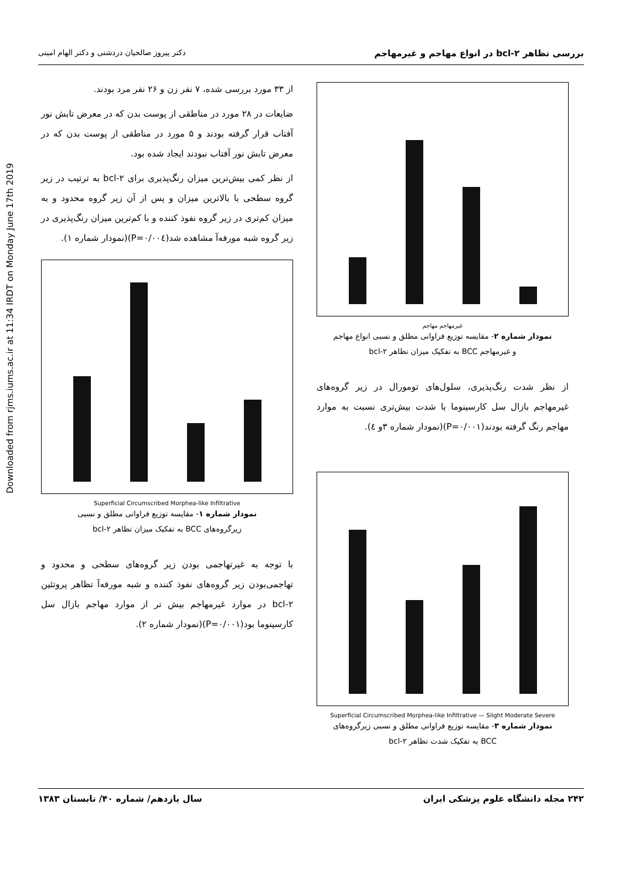بررسی تظاهر bcl-۲ در انواع مهاجم و غیرمهاجم دکتر پیروز صالحیان دردشتی و دکتر الهام امینی
Downloaded from rjms.iums.ac.ir at 11:34 IRDT on Monday June 17th 2019
از ۳۳ مورد بررسی شده، ۷ نفر زن و ۲۶ نفر مرد بودند.
ضایعات در ۲۸ مورد در مناطقی از پوست بدن که در معرض تابش نور آفتاب قرار گرفته بودند و ۵ مورد در مناطقی از پوست بدن که در معرض تابش نور آفتاب نبودند ایجاد شده بود.
از نظر کمی بیش‌ترین میزان رنگ‌پذیری برای bcl-۲ به ترتیب در زیر گروه سطحی با بالاترین میزان و پس از آن زیر گروه محدود و به میزان کم‌تری در زیر گروه نفوذ کننده و با کم‌ترین میزان رنگ‌پذیری در زیر گروه شبه مورفه‌آ مشاهده شد(P=۰/۰۰٤)(نمودار شماره ۱).
Superficial Circumscribed Morphea-like Infiltrative
نمودار شماره ۱- مقایسه توزیع فراوانی مطلق و نسبی
زیرگروه‌های BCC به تفکیک میزان تظاهر bcl-۲
با توجه به غیرتهاجمی بودن زیر گروه‌های سطحی و محدود و تهاجمی‌بودن زیر گروه‌های نفوذ کننده و شبه مورفه‌آ تظاهر پروتئین bcl-۲ در موارد غیرمهاجم بیش تر از موارد مهاجم بازال سل کارسینوما بود(P=۰/۰۰۱)(نمودار شماره ۲).
غیرمهاجم مهاجم
نمودار شماره ۲- مقایسه توزیع فراوانی مطلق و نسبی انواع مهاجم
و غیرمهاجم BCC به تفکیک میزان تظاهر bcl-۲
از نظر شدت رنگ‌پذیری، سلول‌های تومورال در زیر گروه‌های غیرمهاجم بازال سل کارسینوما با شدت بیش‌تری نسبت به موارد مهاجم رنگ گرفته بودند(P=۰/۰۰۱)(نمودار شماره ۳و ٤).
Superficial Circumscribed Morphea-like Infiltrative — Slight Moderate Severe
نمودار شماره ۳- مقایسه توزیع فراوانی مطلق و نسبی زیرگروه‌های
BCC به تفکیک شدت تظاهر bcl-۲
۲۴۲ مجله دانشگاه علوم پزشکی ایران سال یازدهم/ شماره ۴۰/ تابستان ۱۳۸۳